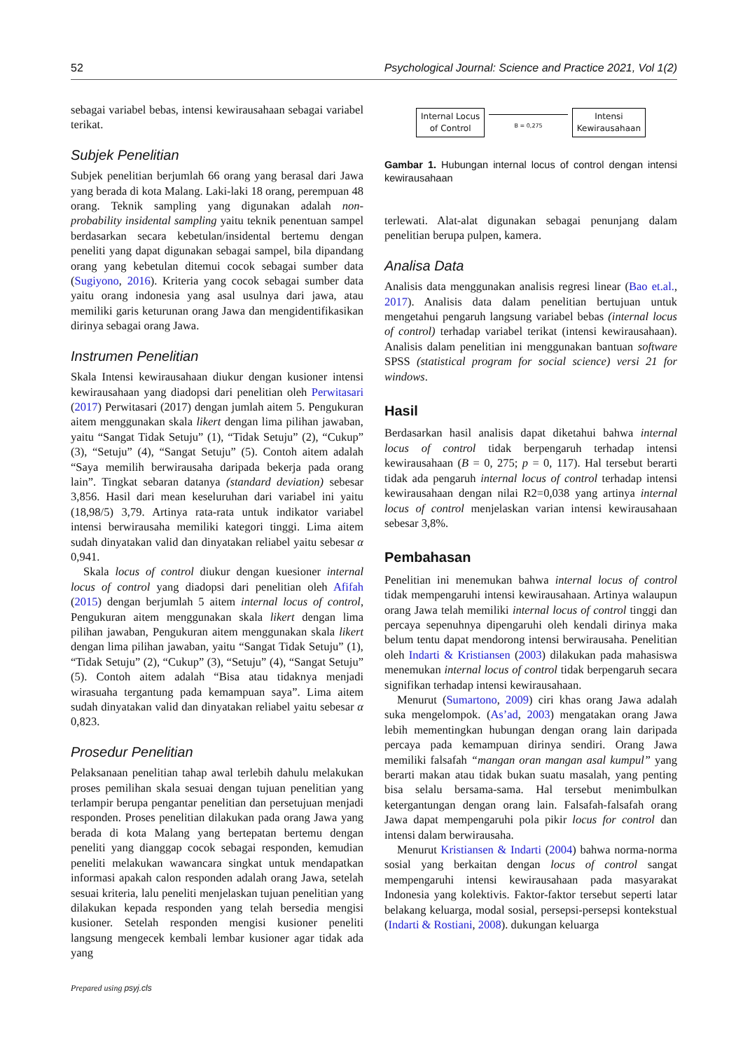52 Psychological Journal: Science and Practice 2021, Vol 1(2)
sebagai variabel bebas, intensi kewirausahaan sebagai variabel terikat.
Subjek Penelitian
Subjek penelitian berjumlah 66 orang yang berasal dari Jawa yang berada di kota Malang. Laki-laki 18 orang, perempuan 48 orang. Teknik sampling yang digunakan adalah non-probability insidental sampling yaitu teknik penentuan sampel berdasarkan secara kebetulan/insidental bertemu dengan peneliti yang dapat digunakan sebagai sampel, bila dipandang orang yang kebetulan ditemui cocok sebagai sumber data (Sugiyono, 2016). Kriteria yang cocok sebagai sumber data yaitu orang indonesia yang asal usulnya dari jawa, atau memiliki garis keturunan orang Jawa dan mengidentifikasikan dirinya sebagai orang Jawa.
Instrumen Penelitian
Skala Intensi kewirausahaan diukur dengan kusioner intensi kewirausahaan yang diadopsi dari penelitian oleh Perwitasari (2017) Perwitasari (2017) dengan jumlah aitem 5. Pengukuran aitem menggunakan skala likert dengan lima pilihan jawaban, yaitu “Sangat Tidak Setuju” (1), “Tidak Setuju” (2), “Cukup” (3), “Setuju” (4), “Sangat Setuju” (5). Contoh aitem adalah “Saya memilih berwirausaha daripada bekerja pada orang lain”. Tingkat sebaran datanya (standard deviation) sebesar 3,856. Hasil dari mean keseluruhan dari variabel ini yaitu (18,98/5) 3,79. Artinya rata-rata untuk indikator variabel intensi berwirausaha memiliki kategori tinggi. Lima aitem sudah dinyatakan valid dan dinyatakan reliabel yaitu sebesar α 0,941.
Skala locus of control diukur dengan kuesioner internal locus of control yang diadopsi dari penelitian oleh Afifah (2015) dengan berjumlah 5 aitem internal locus of control, Pengukuran aitem menggunakan skala likert dengan lima pilihan jawaban, Pengukuran aitem menggunakan skala likert dengan lima pilihan jawaban, yaitu “Sangat Tidak Setuju” (1), “Tidak Setuju” (2), “Cukup” (3), “Setuju” (4), “Sangat Setuju” (5). Contoh aitem adalah “Bisa atau tidaknya menjadi wirasuaha tergantung pada kemampuan saya”. Lima aitem sudah dinyatakan valid dan dinyatakan reliabel yaitu sebesar α 0,823.
Prosedur Penelitian
Pelaksanaan penelitian tahap awal terlebih dahulu melakukan proses pemilihan skala sesuai dengan tujuan penelitian yang terlampir berupa pengantar penelitian dan persetujuan menjadi responden. Proses penelitian dilakukan pada orang Jawa yang berada di kota Malang yang bertepatan bertemu dengan peneliti yang dianggap cocok sebagai responden, kemudian peneliti melakukan wawancara singkat untuk mendapatkan informasi apakah calon responden adalah orang Jawa, setelah sesuai kriteria, lalu peneliti menjelaskan tujuan penelitian yang dilakukan kepada responden yang telah bersedia mengisi kusioner. Setelah responden mengisi kusioner peneliti langsung mengecek kembali lembar kusioner agar tidak ada yang
Internal Locus
of Control
B = 0,275
Intensi
Kewirausahaan
Gambar 1. Hubungan internal locus of control dengan intensi kewirausahaan
terlewati. Alat-alat digunakan sebagai penunjang dalam penelitian berupa pulpen, kamera.
Analisa Data
Analisis data menggunakan analisis regresi linear (Bao et.al., 2017). Analisis data dalam penelitian bertujuan untuk mengetahui pengaruh langsung variabel bebas (internal locus of control) terhadap variabel terikat (intensi kewirausahaan). Analisis dalam penelitian ini menggunakan bantuan software SPSS (statistical program for social science) versi 21 for windows.
Hasil
Berdasarkan hasil analisis dapat diketahui bahwa internal locus of control tidak berpengaruh terhadap intensi kewirausahaan (B = 0, 275; p = 0, 117). Hal tersebut berarti tidak ada pengaruh internal locus of control terhadap intensi kewirausahaan dengan nilai R2=0,038 yang artinya internal locus of control menjelaskan varian intensi kewirausahaan sebesar 3,8%.
Pembahasan
Penelitian ini menemukan bahwa internal locus of control tidak mempengaruhi intensi kewirausahaan. Artinya walaupun orang Jawa telah memiliki internal locus of control tinggi dan percaya sepenuhnya dipengaruhi oleh kendali dirinya maka belum tentu dapat mendorong intensi berwirausaha. Penelitian oleh Indarti & Kristiansen (2003) dilakukan pada mahasiswa menemukan internal locus of control tidak berpengaruh secara signifikan terhadap intensi kewirausahaan.
Menurut (Sumartono, 2009) ciri khas orang Jawa adalah suka mengelompok. (As’ad, 2003) mengatakan orang Jawa lebih mementingkan hubungan dengan orang lain daripada percaya pada kemampuan dirinya sendiri. Orang Jawa memiliki falsafah “mangan oran mangan asal kumpul” yang berarti makan atau tidak bukan suatu masalah, yang penting bisa selalu bersama-sama. Hal tersebut menimbulkan ketergantungan dengan orang lain. Falsafah-falsafah orang Jawa dapat mempengaruhi pola pikir locus for control dan intensi dalam berwirausaha.
Menurut Kristiansen & Indarti (2004) bahwa norma-norma sosial yang berkaitan dengan locus of control sangat mempengaruhi intensi kewirausahaan pada masyarakat Indonesia yang kolektivis. Faktor-faktor tersebut seperti latar belakang keluarga, modal sosial, persepsi-persepsi kontekstual (Indarti & Rostiani, 2008). dukungan keluarga
Prepared using psyj.cls